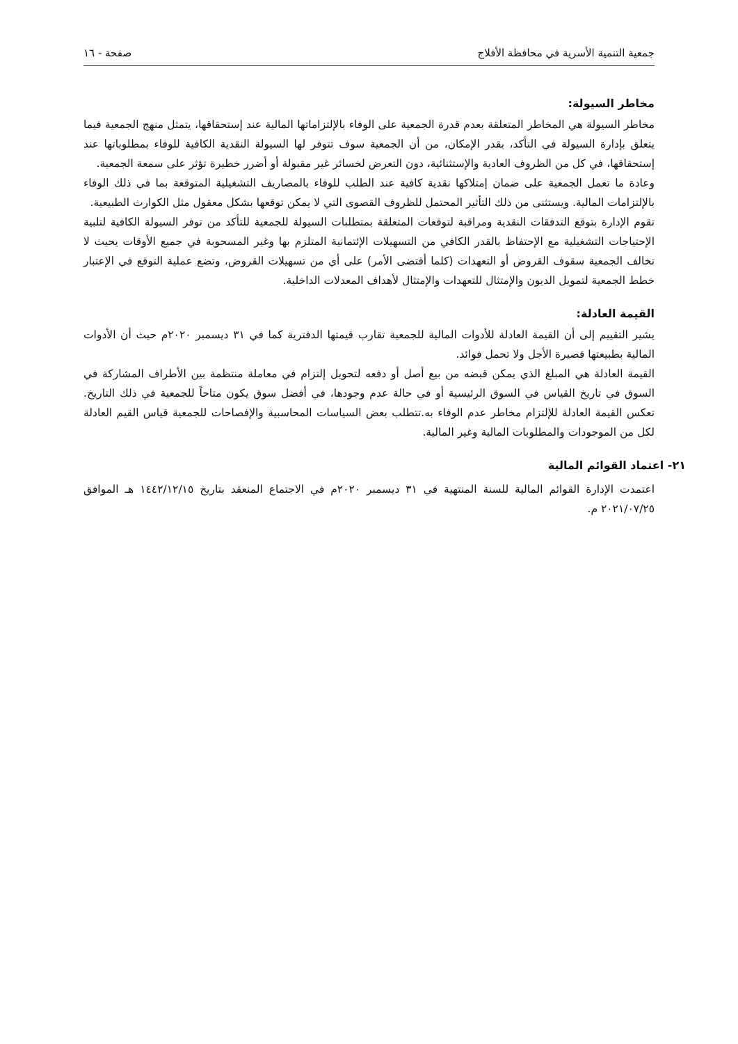جمعية التنمية الأسرية في محافظة الأفلاج صفحة - ١٦
مخاطر السيولة:
مخاطر السيولة هي المخاطر المتعلقة بعدم قدرة الجمعية على الوفاء بالإلتزاماتها المالية عند إستحقاقها، يتمثل منهج الجمعية فيما يتعلق بإدارة السيولة في التأكد، بقدر الإمكان، من أن الجمعية سوف تتوفر لها السيولة النقدية الكافية للوفاء بمطلوباتها عند إستحقاقها، في كل من الظروف العادية والإستثنائية، دون التعرض لخسائر غير مقبولة أو أضرر خطيرة تؤثر على سمعة الجمعية.
وعادة ما تعمل الجمعية على ضمان إمتلاكها نقدية كافية عند الطلب للوفاء بالمصاريف التشغيلية المتوقعة بما في ذلك الوفاء بالإلتزامات المالية. ويستثنى من ذلك التأثير المحتمل للظروف القصوى التي لا يمكن توقعها بشكل معقول مثل الكوارث الطبيعية.
تقوم الإدارة بتوقع التدفقات النقدية ومراقبة لتوقعات المتعلقة بمتطلبات السيولة للجمعية للتأكد من توفر السيولة الكافية لتلبية الإحتياجات التشغيلية مع الإحتفاظ بالقدر الكافي من التسهيلات الإئتمانية المتلزم بها وغير المسحوبة في جميع الأوقات يحيث لا تخالف الجمعية سقوف القروض أو التعهدات (كلما أقتضى الأمر) على أي من تسهيلات القروض، وتضع عملية التوقع في الإعتبار خطط الجمعية لتمويل الديون والإمتثال للتعهدات والإمتثال لأهداف المعدلات الداخلية.
القيمة العادلة:
يشير التقييم إلى أن القيمة العادلة للأدوات المالية للجمعية تقارب قيمتها الدفترية كما في ٣١ ديسمبر ٢٠٢٠م حيث أن الأدوات المالية بطبيعتها قصيرة الأجل ولا تحمل فوائد.
القيمة العادلة هي المبلغ الذي يمكن قبضه من بيع أصل أو دفعه لتحويل إلتزام في معاملة منتظمة بين الأطراف المشاركة في السوق في تاريخ القياس في السوق الرئيسية أو في حالة عدم وجودها، في أفضل سوق يكون متاحاً للجمعية في ذلك التاريخ. تعكس القيمة العادلة للإلتزام مخاطر عدم الوفاء به.تتطلب بعض السياسات المحاسبية والإفصاحات للجمعية قياس القيم العادلة لكل من الموجودات والمطلوبات المالية وغير المالية.
٢١- اعتماد القوائم المالية
اعتمدت الإدارة القوائم المالية للسنة المنتهية في ٣١ ديسمبر ٢٠٢٠م في الاجتماع المنعقد بتاريخ ١٤٤٢/١٢/١٥ هـ الموافق ٢٠٢١/٠٧/٢٥ م.